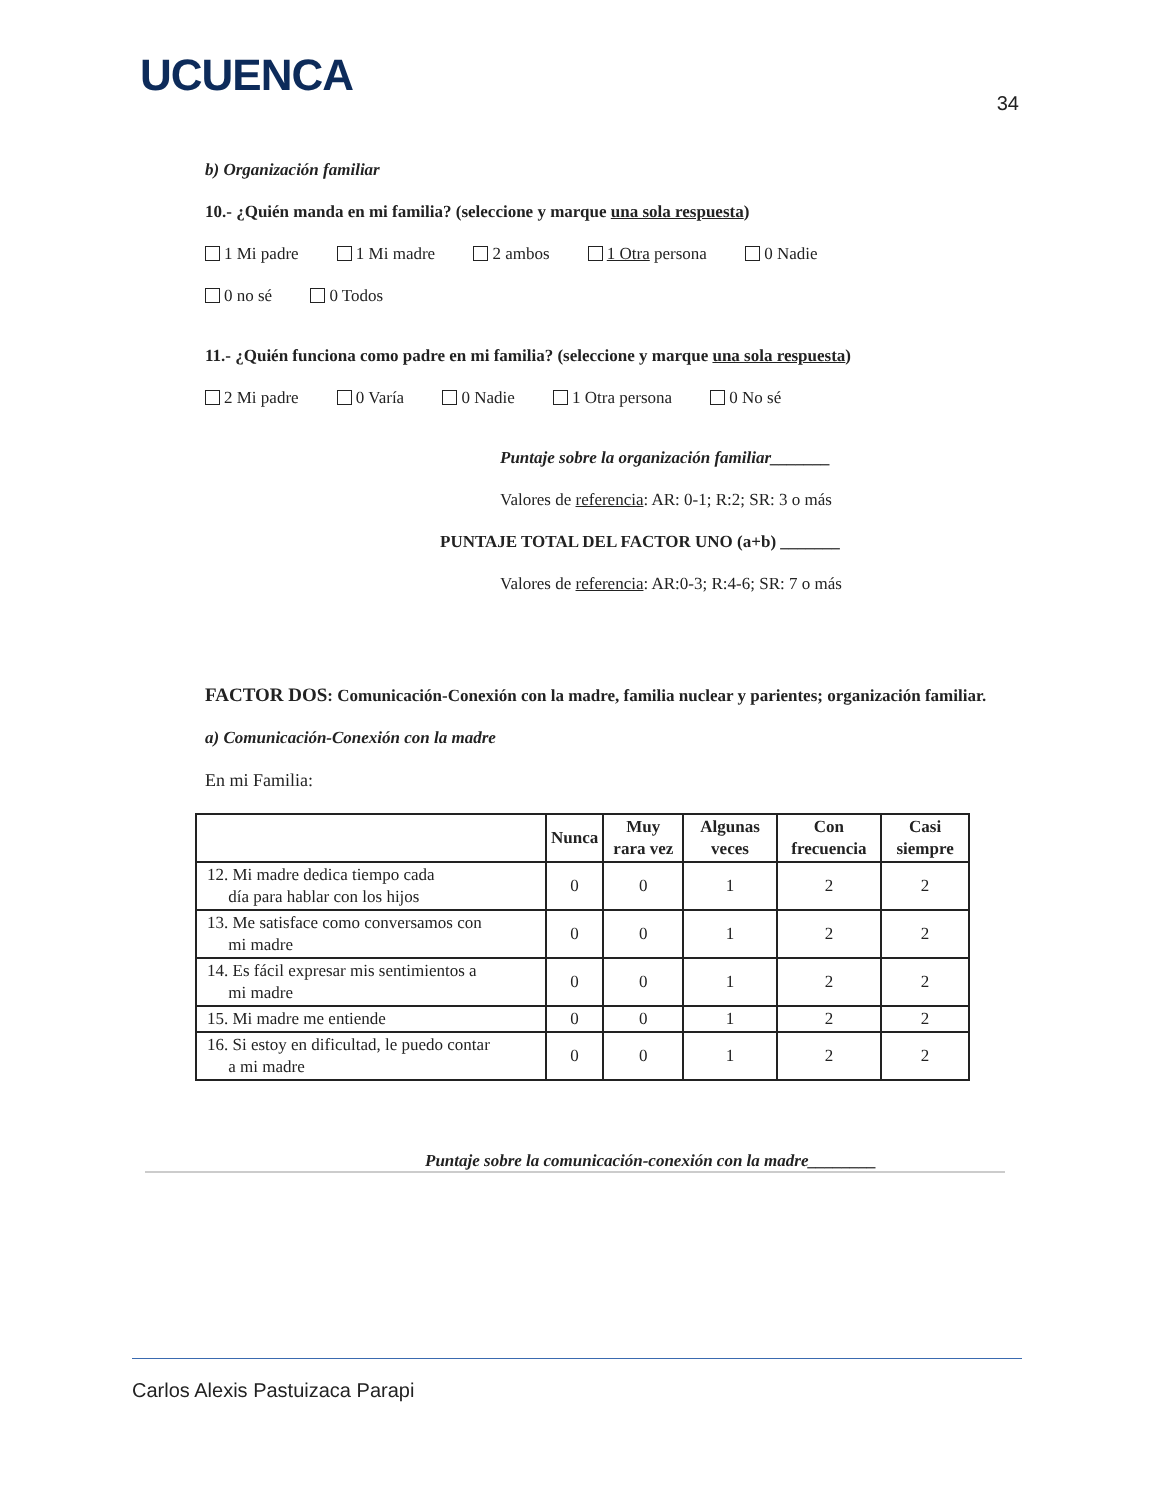UCUENCA
34
b) Organización familiar
10.- ¿Quién manda en mi familia? (seleccione y marque una sola respuesta)
1 Mi padre 1 Mi madre 2 ambos 1 Otra persona 0 Nadie
0 no sé 0 Todos
11.- ¿Quién funciona como padre en mi familia? (seleccione y marque una sola respuesta)
2 Mi padre 0 Varía 0 Nadie 1 Otra persona 0 No sé
Puntaje sobre la organización familiar_______
Valores de referencia: AR: 0-1; R:2; SR: 3 o más
PUNTAJE TOTAL DEL FACTOR UNO (a+b) _______
Valores de referencia: AR:0-3; R:4-6; SR: 7 o más
FACTOR DOS: Comunicación-Conexión con la madre, familia nuclear y parientes; organización familiar.
a) Comunicación-Conexión con la madre
En mi Familia:
| | Nunca | Muy rara vez | Algunas veces | Con frecuencia | Casi siempre |
| --- | --- | --- | --- | --- | --- |
| 12. Mi madre dedica tiempo cada día para hablar con los hijos | 0 | 0 | 1 | 2 | 2 |
| 13. Me satisface como conversamos con mi madre | 0 | 0 | 1 | 2 | 2 |
| 14. Es fácil expresar mis sentimientos a mi madre | 0 | 0 | 1 | 2 | 2 |
| 15. Mi madre me entiende | 0 | 0 | 1 | 2 | 2 |
| 16. Si estoy en dificultad, le puedo contar a mi madre | 0 | 0 | 1 | 2 | 2 |
Puntaje sobre la comunicación-conexión con la madre________
Carlos Alexis Pastuizaca Parapi